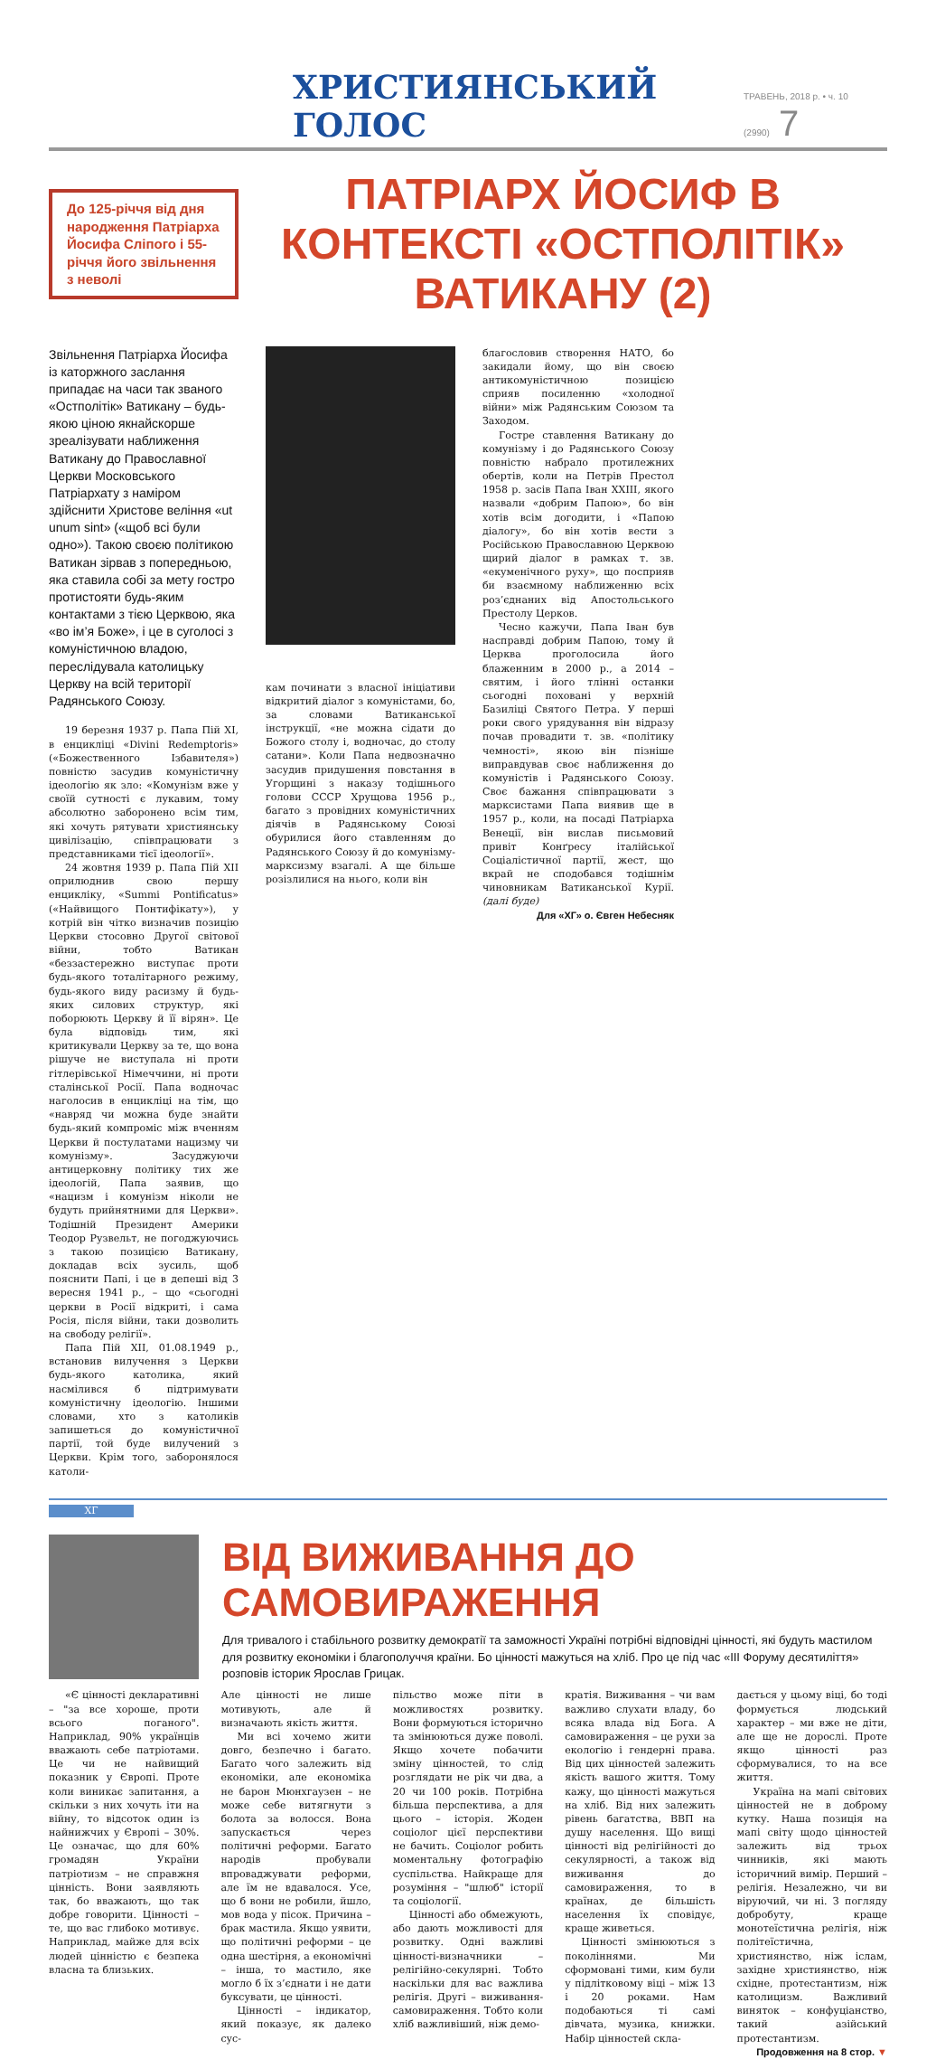ХРИСТИЯНСЬКИЙ ГОЛОС ТРАВЕНЬ, 2018 р. • ч. 10 (2990) 7
До 125-річчя від дня народження Патріарха Йосифа Сліпого і 55-річчя його звільнення з неволі
ПАТРІАРХ ЙОСИФ В КОНТЕКСТІ «ОСТПОЛІТІК» ВАТИКАНУ (2)
Звільнення Патріарха Йосифа із каторжного заслання припадає на часи так званого «Остполітік» Ватикану – будь-якою ціною якнайскорше зреалізувати наближення Ватикану до Православної Церкви Московського Патріархату з наміром здійснити Христове веління «ut unum sint» («щоб всі були одно»). Такою своєю політикою Ватикан зірвав з попередньою, яка ставила собі за мету гостро протистояти будь-яким контактами з тією Церквою, яка «во ім’я Боже», і це в суголосі з комуністичною владою, переслідувала католицьку Церкву на всій території Радянського Союзу.
19 березня 1937 р. Папа Пій XI, в енцикліці «Divini Redemptoris» («Божественного Ізбавителя») повністю засудив комуністичну ідеологію як зло: «Комунізм вже у своїй сутності є лукавим, тому абсолютно заборонено всім тим, які хочуть рятувати християнську цивілізацію, співпрацювати з представниками тієї ідеології».
24 жовтня 1939 р. Папа Пій XII оприлюднив свою першу енцикліку, «Summi Pontificatus» («Найвищого Понтифікату»), у котрій він чітко визначив позицію Церкви стосовно Другої світової війни, тобто Ватикан «беззастережно виступає проти будь-якого тоталітарного режиму, будь-якого виду расизму й будь-яких силових структур, які поборюють Церкву й її вірян». Це була відповідь тим, які критикували Церкву за те, що вона рішуче не виступала ні проти гітлерівської Німеччини, ні проти сталінської Росії. Папа водночас наголосив в енцикліці на тім, що «навряд чи можна буде знайти будь-який компроміс між вченням Церкви й постулатами нацизму чи комунізму». Засуджуючи антицерковну політику тих же ідеологій, Папа заявив, що «нацизм і комунізм ніколи не будуть прийнятними для Церкви». Тодішній Президент Америки Теодор Рузвельт, не погоджуючись з такою позицією Ватикану, докладав всіх зусиль, щоб пояснити Папі, і це в депеші від 3 вересня 1941 р., – що «сьогодні церкви в Росії відкриті, і сама Росія, після війни, таки дозволить на свободу релігії».
Папа Пій XII, 01.08.1949 р., встановив вилучення з Церкви будь-якого католика, який насмілився б підтримувати комуністичну ідеологію. Іншими словами, хто з католиків запишеться до комуністичної партії, той буде вилучений з Церкви. Крім того, заборонялося католи-
кам починати з власної ініціативи відкритий діалог з комуністами, бо, за словами Ватиканської інструкції, «не можна сідати до Божого столу і, водночас, до столу сатани». Коли Папа недвозначно засудив придушення повстання в Угорщині з наказу тодішнього голови СССР Хрущова 1956 р., багато з провідних комуністичних діячів в Радянському Союзі обурилися його ставленням до Радянського Союзу й до комунізму-марксизму взагалі. А ще більше розізлилися на нього, коли він
благословив створення НАТО, бо закидали йому, що він своєю антикомуністичною позицією сприяв посиленню «холодної війни» між Радянським Союзом та Заходом.
Гостре ставлення Ватикану до комунізму і до Радянського Союзу повністю набрало протилежних обертів, коли на Петрів Престол 1958 р. засів Папа Іван XXIII, якого назвали «добрим Папою», бо він хотів всім догодити, і «Папою діалогу», бо він хотів вести з Російською Православною Церквою щирий діалог в рамках т. зв. «екуменічного руху», що посприяв би взаємному наближенню всіх роз’єднаних від Апостольського Престолу Церков.
Чесно кажучи, Папа Іван був насправді добрим Папою, тому й Церква проголосила його блаженним в 2000 р., а 2014 – святим, і його тлінні останки сьогодні поховані у верхній Базиліці Святого Петра. У перші роки свого урядування він відразу почав провадити т. зв. «політику чемності», якою він пізніше виправдував своє наближення до комуністів і Радянського Союзу. Своє бажання співпрацювати з марксистами Папа виявив ще в 1957 р., коли, на посаді Патріарха Венеції, він вислав письмовий привіт Конґресу італійської Соціалістичної партії, жест, що вкрай не сподобався тодішнім чиновникам Ватиканської Курії. (далі буде)
Для «ХГ» о. Євген Небесняк
ХГ
ВІД ВИЖИВАННЯ ДО САМОВИРАЖЕННЯ
Для тривалого і стабільного розвитку демократії та заможності Україні потрібні відповідні цінності, які будуть мастилом для розвитку економіки і благополуччя країни. Бо цінності мажуться на хліб. Про це під час «ІІІ Форуму десятиліття» розповів історик Ярослав Грицак.
«Є цінності декларативні – "за все хороше, проти всього поганого". Наприклад, 90% українців вважають себе патріотами. Це чи не найвищий показник у Європі. Проте коли виникає запитання, а скільки з них хочуть іти на війну, то відсоток один із найнижчих у Європі – 30%. Це означає, що для 60% громадян України патріотизм – не справжня цінність. Вони заявляють так, бо вважають, що так добре говорити. Цінності – те, що вас глибоко мотивує. Наприклад, майже для всіх людей цінністю є безпека власна та близьких.
Але цінності не лише мотивують, але й визначають якість життя.
Ми всі хочемо жити довго, безпечно і багато. Багато чого залежить від економіки, але економіка не барон Мюнхгаузен – не може себе витягнути з болота за волосся. Вона запускається через політичні реформи. Багато народів пробували впроваджувати реформи, але їм не вдавалося. Усе, що б вони не робили, йшло, мов вода у пісок. Причина – брак мастила. Якщо уявити, що політичні реформи – це одна шестірня, а економічні – інша, то мастило, яке могло б їх з’єднати і не дати буксувати, це цінності.
Цінності – індикатор, який показує, як далеко сус-
пільство може піти в можливостях розвитку. Вони формуються історично та змінюються дуже поволі. Якщо хочете побачити зміну цінностей, то слід розглядати не рік чи два, а 20 чи 100 років. Потрібна більша перспектива, а для цього – історія. Жоден соціолог цієї перспективи не бачить. Соціолог робить моментальну фотографію суспільства. Найкраще для розуміння – "шлюб" історії та соціології.
Цінності або обмежують, або дають можливості для розвитку. Одні важливі цінності-визначники – релігійно-секулярні. Тобто наскільки для вас важлива релігія. Другі – виживання-самовираження. Тобто коли хліб важливіший, ніж демо-
кратія. Виживання – чи вам важливо слухати владу, бо всяка влада від Бога. А самовираження – це рухи за екологію і гендерні права. Від цих цінностей залежить якість вашого життя. Тому кажу, що цінності мажуться на хліб. Від них залежить рівень багатства, ВВП на душу населення. Що вищі цінності від релігійності до секулярності, а також від виживання до самовираження, то в країнах, де більшість населення їх сповідує, краще живеться.
Цінності змінюються з поколіннями. Ми сформовані тими, ким були у підлітковому віці – між 13 і 20 роками. Нам подобаються ті самі дівчата, музика, книжки. Набір цінностей скла-
дається у цьому віці, бо тоді формується людський характер – ми вже не діти, але ще не дорослі. Проте якщо цінності раз сформувалися, то на все життя.
Україна на мапі світових цінностей не в доброму кутку. Наша позиція на мапі світу щодо цінностей залежить від трьох чинників, які мають історичний вимір. Перший – релігія. Незалежно, чи ви віруючий, чи ні. З погляду добробуту, краще монотеїстична релігія, ніж політеїстична, християнство, ніж іслам, західне християнство, ніж східне, протестантизм, ніж католицизм. Важливий виняток – конфуціанство, такий азійський протестантизм.
Продовження на 8 стор. ▼